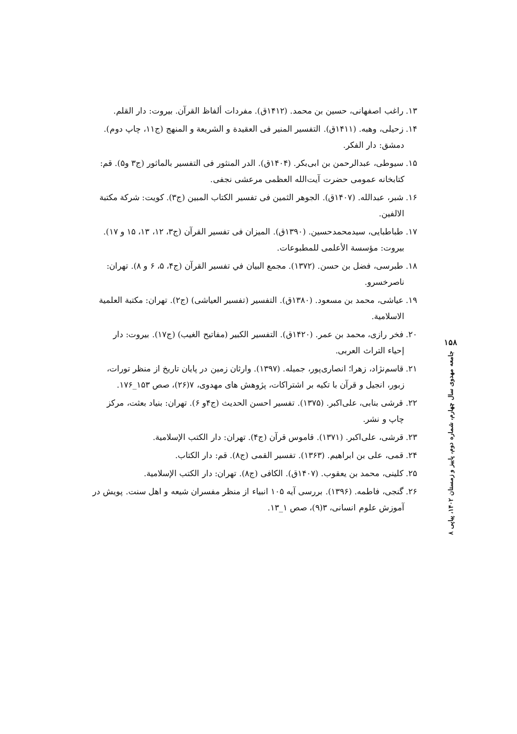۱۳. راغب اصفهانی، حسین بن محمد. (۱۴۱۲ق). مفردات ألفاظ القرآن. بیروت: دار القلم.
۱۴. زحیلی، وهبه. (۱۴۱۱ق). التفسیر المنیر فی العقیدة و الشریعة و المنهج (ج۱۱، چاپ دوم).
دمشق: دار الفکر.
۱۵. سیوطی، عبدالرحمن بن ابی‌بکر. (۱۴۰۴ق). الدر المنثور فی التفسیر بالماثور (ج۳ و۵). قم:
کتابخانه عمومی حضرت آیت‌الله العظمی مرعشی نجفی.
۱۶. شبر، عبدالله. (۱۴۰۷ق). الجوهر الثمین فی تفسیر الکتاب المبین (ج۳). کویت: شرکة مکتبة
الالفین.
۱۷. طباطبایی، سیدمحمدحسین. (۱۳۹۰ق). المیزان فی تفسیر القرآن (ج۳، ۱۲، ۱۳، ۱۵ و ۱۷).
بیروت: مؤسسة الأعلمی للمطبوعات.
۱۸. طبرسی، فضل بن حسن. (۱۳۷۲). مجمع البیان في تفسیر القرآن (ج۴، ۵، ۶ و ۸). تهران:
ناصرخسرو.
۱۹. عیاشی، محمد بن مسعود. (۱۳۸۰ق). التفسیر (تفسیر العیاشی) (ج۲). تهران: مکتبة العلمیة
الاسلامیة.
۲۰. فخر رازی، محمد بن عمر. (۱۴۲۰ق). التفسیر الکبیر (مفاتیح الغیب) (ج۱۷). بیروت: دار
إحیاء التراث العربی.
۲۱. قاسم‌نژاد، زهرا؛ انصاری‌پور، جمیله. (۱۳۹۷). وارثان زمین در پایان تاریخ از منظر تورات،
زبور، انجیل و قرآن با تکیه بر اشتراکات، پژوهش های مهدوی، ۷(۲۶)، صص ۱۵۳_۱۷۶.
۲۲. قرشی بنابی، علی‌اکبر. (۱۳۷۵). تفسیر احسن الحدیث (ج۴و ۶). تهران: بنیاد بعثت، مرکز
چاپ و نشر.
۲۳. قرشی، علی‌اکبر. (۱۳۷۱). قاموس قرآن (ج۴). تهران: دار الکتب الإسلامیة.
۲۴. قمی، علی بن ابراهیم. (۱۳۶۳). تفسیر القمی (ج۸). قم: دار الکتاب.
۲۵. کلینی، محمد بن یعقوب. (۱۴۰۷ق). الکافی (ج۸). تهران: دار الکتب الإسلامیة.
۲۶. گنجی، فاطمه. (۱۳۹۶). بررسی آیه ۱۰۵ انبیاء از منظر مفسران شیعه و اهل سنت. پویش در
آموزش علوم انسانی، ۳(۹)، صص ۱_۱۳.
۱۵۸
جامعه مهدوی سال چهارم، شماره دوم، پاییز و زمستان ۱۴۰۲، پیاپی ۸